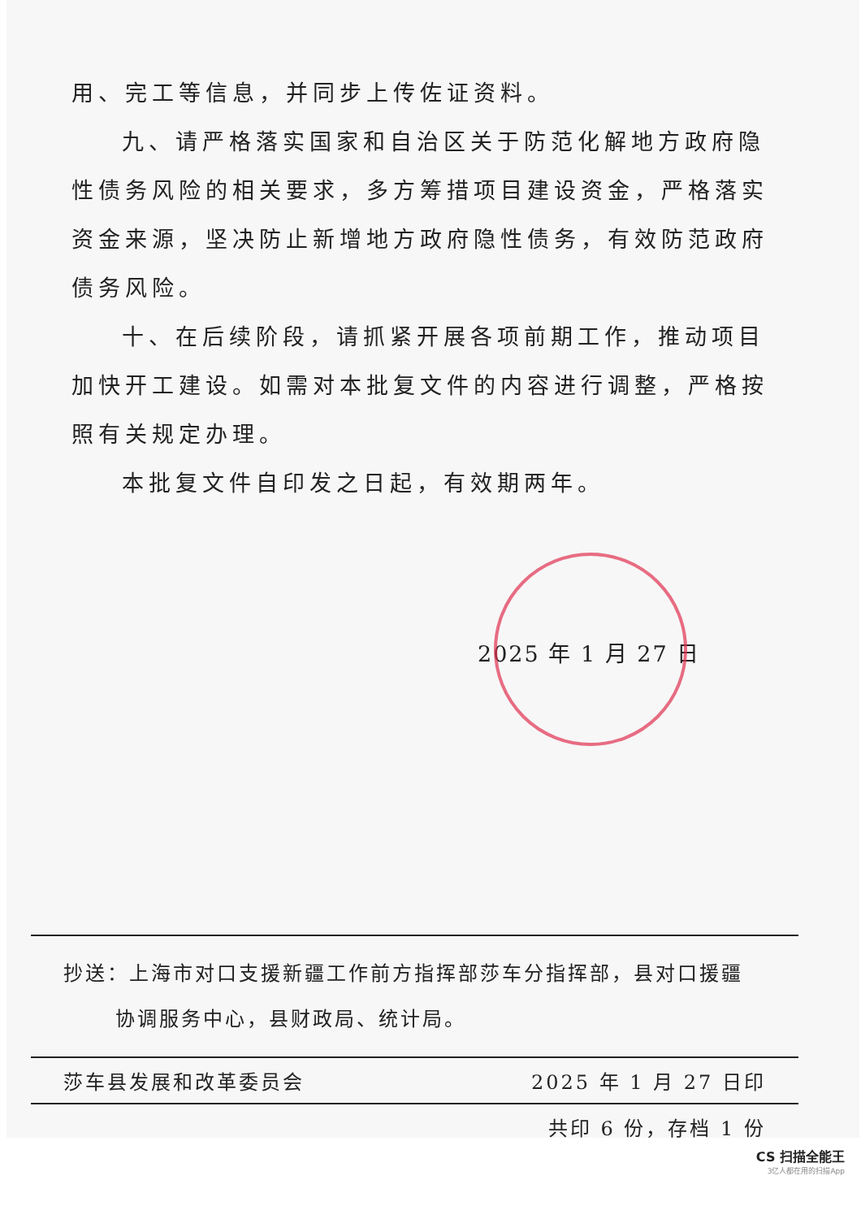用、完工等信息，并同步上传佐证资料。
九、请严格落实国家和自治区关于防范化解地方政府隐性债务风险的相关要求，多方筹措项目建设资金，严格落实资金来源，坚决防止新增地方政府隐性债务，有效防范政府债务风险。
十、在后续阶段，请抓紧开展各项前期工作，推动项目加快开工建设。如需对本批复文件的内容进行调整，严格按照有关规定办理。
本批复文件自印发之日起，有效期两年。
2025 年 1 月 27 日
抄送：上海市对口支援新疆工作前方指挥部莎车分指挥部，县对口援疆
协调服务中心，县财政局、统计局。
莎车县发展和改革委员会 2025 年 1 月 27 日印
共印 6 份，存档 1 份
CS 扫描全能王
3亿人都在用的扫描App